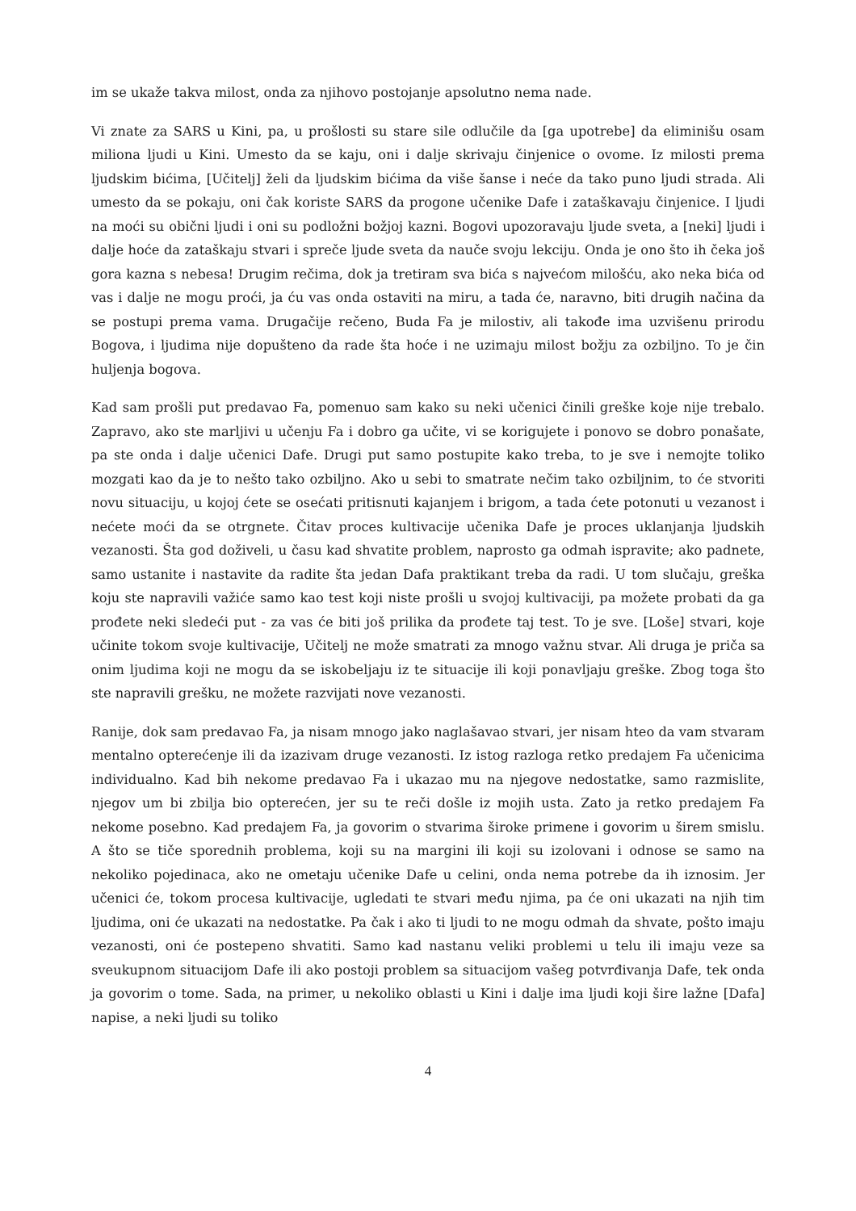im se ukaže takva milost, onda za njihovo postojanje apsolutno nema nade.
Vi znate za SARS u Kini, pa, u prošlosti su stare sile odlučile da [ga upotrebe] da eliminišu osam miliona ljudi u Kini. Umesto da se kaju, oni i dalje skrivaju činjenice o ovome. Iz milosti prema ljudskim bićima, [Učitelj] želi da ljudskim bićima da više šanse i neće da tako puno ljudi strada. Ali umesto da se pokaju, oni čak koriste SARS da progone učenike Dafe i zataškavaju činjenice. I ljudi na moći su obični ljudi i oni su podložni božjoj kazni. Bogovi upozoravaju ljude sveta, a [neki] ljudi i dalje hoće da zataškaju stvari i spreče ljude sveta da nauče svoju lekciju. Onda je ono što ih čeka još gora kazna s nebesa! Drugim rečima, dok ja tretiram sva bića s najvećom milošću, ako neka bića od vas i dalje ne mogu proći, ja ću vas onda ostaviti na miru, a tada će, naravno, biti drugih načina da se postupi prema vama. Drugačije rečeno, Buda Fa je milostiv, ali takođe ima uzvišenu prirodu Bogova, i ljudima nije dopušteno da rade šta hoće i ne uzimaju milost božju za ozbiljno. To je čin huljenja bogova.
Kad sam prošli put predavao Fa, pomenuo sam kako su neki učenici činili greške koje nije trebalo. Zapravo, ako ste marljivi u učenju Fa i dobro ga učite, vi se korigujete i ponovo se dobro ponašate, pa ste onda i dalje učenici Dafe. Drugi put samo postupite kako treba, to je sve i nemojte toliko mozgati kao da je to nešto tako ozbiljno. Ako u sebi to smatrate nečim tako ozbiljnim, to će stvoriti novu situaciju, u kojoj ćete se osećati pritisnuti kajanjem i brigom, a tada ćete potonuti u vezanost i nećete moći da se otrgnete. Čitav proces kultivacije učenika Dafe je proces uklanjanja ljudskih vezanosti. Šta god doživeli, u času kad shvatite problem, naprosto ga odmah ispravite; ako padnete, samo ustanite i nastavite da radite šta jedan Dafa praktikant treba da radi. U tom slučaju, greška koju ste napravili važiće samo kao test koji niste prošli u svojoj kultivaciji, pa možete probati da ga prođete neki sledeći put - za vas će biti još prilika da prođete taj test. To je sve. [Loše] stvari, koje učinite tokom svoje kultivacije, Učitelj ne može smatrati za mnogo važnu stvar. Ali druga je priča sa onim ljudima koji ne mogu da se iskobeljaju iz te situacije ili koji ponavljaju greške. Zbog toga što ste napravili grešku, ne možete razvijati nove vezanosti.
Ranije, dok sam predavao Fa, ja nisam mnogo jako naglašavao stvari, jer nisam hteo da vam stvaram mentalno opterećenje ili da izazivam druge vezanosti. Iz istog razloga retko predajem Fa učenicima individualno. Kad bih nekome predavao Fa i ukazao mu na njegove nedostatke, samo razmislite, njegov um bi zbilja bio opterećen, jer su te reči došle iz mojih usta. Zato ja retko predajem Fa nekome posebno. Kad predajem Fa, ja govorim o stvarima široke primene i govorim u širem smislu. A što se tiče sporednih problema, koji su na margini ili koji su izolovani i odnose se samo na nekoliko pojedinaca, ako ne ometaju učenike Dafe u celini, onda nema potrebe da ih iznosim. Jer učenici će, tokom procesa kultivacije, ugledati te stvari među njima, pa će oni ukazati na njih tim ljudima, oni će ukazati na nedostatke. Pa čak i ako ti ljudi to ne mogu odmah da shvate, pošto imaju vezanosti, oni će postepeno shvatiti. Samo kad nastanu veliki problemi u telu ili imaju veze sa sveukupnom situacijom Dafe ili ako postoji problem sa situacijom vašeg potvrđivanja Dafe, tek onda ja govorim o tome. Sada, na primer, u nekoliko oblasti u Kini i dalje ima ljudi koji šire lažne [Dafa] napise, a neki ljudi su toliko
4